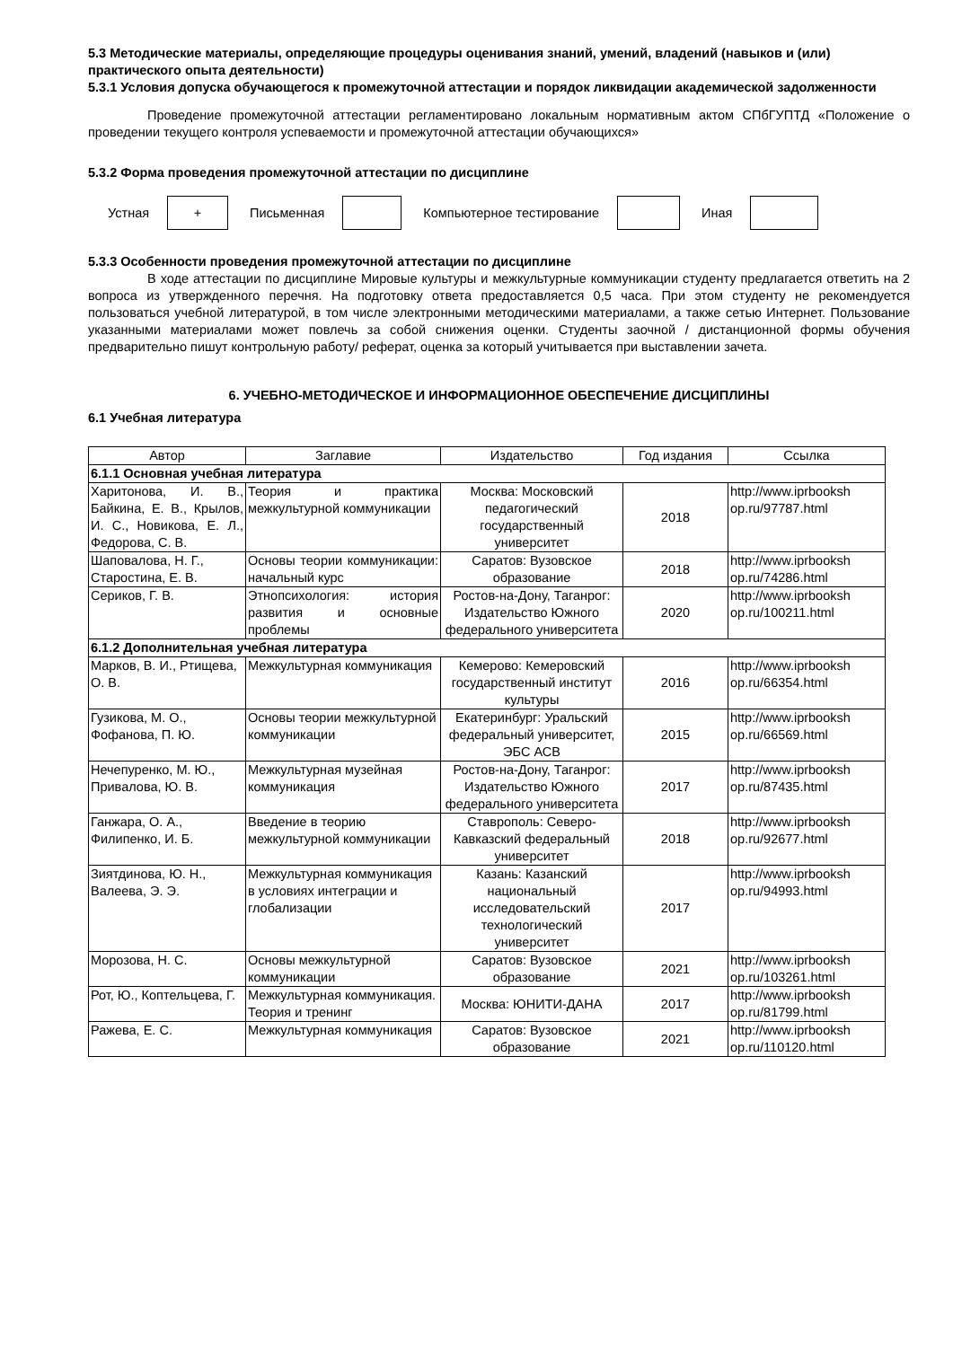5.3 Методические материалы, определяющие процедуры оценивания знаний, умений, владений (навыков и (или) практического опыта деятельности)
5.3.1 Условия допуска обучающегося к промежуточной аттестации и порядок ликвидации академической задолженности
Проведение промежуточной аттестации регламентировано локальным нормативным актом СПбГУПТД «Положение о проведении текущего контроля успеваемости и промежуточной аттестации обучающихся»
5.3.2 Форма проведения промежуточной аттестации по дисциплине
Устная
+
Письменная Компьютерное тестирование Иная
5.3.3 Особенности проведения промежуточной аттестации по дисциплине
В ходе аттестации по дисциплине Мировые культуры и межкультурные коммуникации студенту предлагается ответить на 2 вопроса из утвержденного перечня. На подготовку ответа предоставляется 0,5 часа. При этом студенту не рекомендуется пользоваться учебной литературой, в том числе электронными методическими материалами, а также сетью Интернет. Пользование указанными материалами может повлечь за собой снижения оценки. Студенты заочной / дистанционной формы обучения предварительно пишут контрольную работу/ реферат, оценка за который учитывается при выставлении зачета.
6. УЧЕБНО-МЕТОДИЧЕСКОЕ И ИНФОРМАЦИОННОЕ ОБЕСПЕЧЕНИЕ ДИСЦИПЛИНЫ
6.1 Учебная литература
| Автор | Заглавие | Издательство | Год издания | Ссылка |
| --- | --- | --- | --- | --- |
| 6.1.1 Основная учебная литература | | | | |
| Харитонова, И. В., Байкина, Е. В., Крылов, И. С., Новикова, Е. Л., Федорова, С. В. | Теория и практика межкультурной коммуникации | Москва: Московский педагогический государственный университет | 2018 | http://www.iprbooksh op.ru/97787.html |
| Шаповалова, Н. Г., Старостина, Е. В. | Основы теории коммуникации: начальный курс | Саратов: Вузовское образование | 2018 | http://www.iprbooksh op.ru/74286.html |
| Сериков, Г. В. | Этнопсихология: история развития и основные проблемы | Ростов-на-Дону, Таганрог: Издательство Южного федерального университета | 2020 | http://www.iprbooksh op.ru/100211.html |
| 6.1.2 Дополнительная учебная литература | | | | |
| Марков, В. И., Ртищева, О. В. | Межкультурная коммуникация | Кемерово: Кемеровский государственный институт культуры | 2016 | http://www.iprbooksh op.ru/66354.html |
| Гузикова, М. О., Фофанова, П. Ю. | Основы теории межкультурной коммуникации | Екатеринбург: Уральский федеральный университет, ЭБС АСВ | 2015 | http://www.iprbooksh op.ru/66569.html |
| Нечепуренко, М. Ю., Привалова, Ю. В. | Межкультурная музейная коммуникация | Ростов-на-Дону, Таганрог: Издательство Южного федерального университета | 2017 | http://www.iprbooksh op.ru/87435.html |
| Ганжара, О. А., Филипенко, И. Б. | Введение в теорию межкультурной коммуникации | Ставрополь: Северо-Кавказский федеральный университет | 2018 | http://www.iprbooksh op.ru/92677.html |
| Зиятдинова, Ю. Н., Валеева, Э. Э. | Межкультурная коммуникация в условиях интеграции и глобализации | Казань: Казанский национальный исследовательский технологический университет | 2017 | http://www.iprbooksh op.ru/94993.html |
| Морозова, Н. С. | Основы межкультурной коммуникации | Саратов: Вузовское образование | 2021 | http://www.iprbooksh op.ru/103261.html |
| Рот, Ю., Коптельцева, Г. | Межкультурная коммуникация. Теория и тренинг | Москва: ЮНИТИ-ДАНА | 2017 | http://www.iprbooksh op.ru/81799.html |
| Ражева, Е. С. | Межкультурная коммуникация | Саратов: Вузовское образование | 2021 | http://www.iprbooksh op.ru/110120.html |